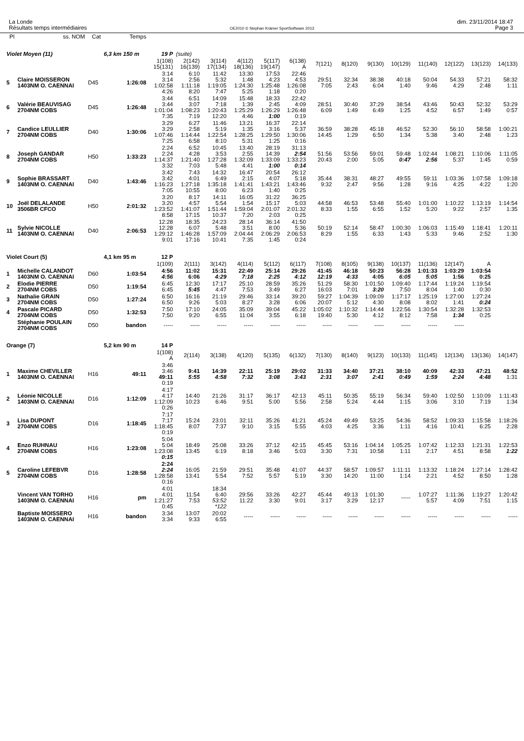La Londe
Résultats temps intermédiaires
OE2010 © Stephan Krämer SportSoftware 2013
dim. 23/11/2014 18:47
Page 3
| Pl | ss. NOM | Cat | Temps | | | | | | | | | | | | | | |
| --- | --- | --- | --- | --- | --- | --- | --- | --- | --- | --- | --- | --- | --- | --- | --- | --- | --- |
| Violet Moyen (11) | | | 6,3 km 150 m | 19 P | (suite) | | | | | | | | | | | | |
| | | | | 1(108) 15(131) | 2(142) 16(139) | 3(114) 17(134) | 4(112) 18(136) | 5(117) 19(147) | 6(138) A | 7(121) | 8(120) | 9(130) | 10(129) | 11(140) | 12(122) | 13(123) | 14(133) |
| 5 | Claire MOISSERON 1403NM O. CAENNAI | D45 | 1:26:08 | 3:14 3:14 1:02:58 4:26 | 6:10 2:56 1:11:18 8:20 | 11:42 5:32 1:19:05 7:47 | 13:30 1:48 1:24:30 5:25 | 17:53 4:23 1:25:48 1:18 | 22:46 4:53 1:26:08 0:20 | 29:51 7:05 | 32:34 2:43 | 38:38 6:04 | 40:18 1:40 | 50:04 9:46 | 54:33 4:29 | 57:21 2:48 | 58:32 1:11 |
| 6 | Valérie BEAUVISAG 2704NM COBS | D45 | 1:26:48 | 3:44 3:44 1:01:04 7:35 | 6:51 3:07 1:08:23 7:19 | 14:09 7:18 1:20:43 12:20 | 15:48 1:39 1:25:29 4:46 | 18:33 2:45 1:26:29 1:00 | 22:42 4:09 1:26:48 0:19 | 28:51 6:09 | 30:40 1:49 | 37:29 6:49 | 38:54 1:25 | 43:46 4:52 | 50:43 6:57 | 52:32 1:49 | 53:29 0:57 |
| 7 | Candice LEULLIER 2704NM COBS | D40 | 1:30:06 | 3:29 3:29 1:07:46 7:25 | 6:27 2:58 1:14:44 6:58 | 11:46 5:19 1:22:54 8:10 | 13:21 1:35 1:28:25 5:31 | 16:37 3:16 1:29:50 1:25 | 22:14 5:37 1:30:06 0:16 | 36:59 14:45 | 38:28 1:29 | 45:18 6:50 | 46:52 1:34 | 52:30 5:38 | 56:10 3:40 | 58:58 2:48 | 1:00:21 1:23 |
| 8 | Joseph GANDAR 2704NM COBS | H50 | 1:33:23 | 2:24 2:24 1:14:37 3:32 | 6:52 4:28 1:21:40 7:03 | 10:45 3:53 1:27:28 5:48 | 13:40 2:55 1:32:09 4:41 | 28:19 14:39 1:33:09 1:00 | 31:13 2:54 1:33:23 0:14 | 51:56 20:43 | 53:56 2:00 | 59:01 5:05 | 59:48 0:47 | 1:02:44 2:56 | 1:08:21 5:37 | 1:10:06 1:45 | 1:11:05 0:59 |
| 9 | Sophie BRASSART 1403NM O. CAENNAI | D40 | 1:43:46 | 3:42 3:42 1:16:23 7:05 | 7:43 4:01 1:27:18 10:55 | 14:32 6:49 1:35:18 8:00 | 16:47 2:15 1:41:41 6:23 | 20:54 4:07 1:43:21 1:40 | 26:12 5:18 1:43:46 0:25 | 35:44 9:32 | 38:31 2:47 | 48:27 9:56 | 49:55 1:28 | 59:11 9:16 | 1:03:36 4:25 | 1:07:58 4:22 | 1:09:18 1:20 |
| 10 | Joël DELALANDE 3506BR CFCO | H50 | 2:01:32 | 3:20 3:20 1:23:52 8:58 | 8:17 4:57 1:41:07 17:15 | 14:11 5:54 1:51:44 10:37 | 16:05 1:54 1:59:04 7:20 | 31:22 15:17 2:01:07 2:03 | 36:25 5:03 2:01:32 0:25 | 44:58 8:33 | 46:53 1:55 | 53:48 6:55 | 55:40 1:52 | 1:01:00 5:20 | 1:10:22 9:22 | 1:13:19 2:57 | 1:14:54 1:35 |
| 11 | Sylvie NICOLLE 1403NM O. CAENNAI | D40 | 2:06:53 | 12:28 12:28 1:29:12 9:01 | 18:35 6:07 1:46:28 17:16 | 24:23 5:48 1:57:09 10:41 | 28:14 3:51 2:04:44 7:35 | 36:14 8:00 2:06:29 1:45 | 41:50 5:36 2:06:53 0:24 | 50:19 8:29 | 52:14 1:55 | 58:47 6:33 | 1:00:30 1:43 | 1:06:03 5:33 | 1:15:49 9:46 | 1:18:41 2:52 | 1:20:11 1:30 |
| Violet Court (5) | | | 4,1 km 95 m | 12 P | | | | | | | | | | | | | |
| | | | | 1(109) | 2(111) | 3(142) | 4(114) | 5(112) | 6(117) | 7(108) | 8(105) | 9(138) | 10(137) | 11(136) | 12(147) | A | |
| 1 | Michelle CALANDOT 1403NM O. CAENNAI | D60 | 1:03:54 | 4:56 4:56 | 11:02 6:06 | 15:31 4:29 | 22:49 7:18 | 25:14 2:25 | 29:26 4:12 | 41:45 12:19 | 46:18 4:33 | 50:23 4:05 | 56:28 6:05 | 1:01:33 5:05 | 1:03:29 1:56 | 1:03:54 0:25 | |
| 2 | Elodie PIERRE 2704NM COBS | D50 | 1:19:54 | 6:45 6:45 | 12:30 5:45 | 17:17 4:47 | 25:10 7:53 | 28:59 3:49 | 35:26 6:27 | 51:29 16:03 | 58:30 7:01 | 1:01:50 3:20 | 1:09:40 7:50 | 1:17:44 8:04 | 1:19:24 1:40 | 1:19:54 0:30 | |
| 3 | Nathalie GRAIN 2704NM COBS | D50 | 1:27:24 | 6:50 6:50 | 16:16 9:26 | 21:19 5:03 | 29:46 8:27 | 33:14 3:28 | 39:20 6:06 | 59:27 20:07 | 1:04:39 5:12 | 1:09:09 4:30 | 1:17:17 8:08 | 1:25:19 8:02 | 1:27:00 1:41 | 1:27:24 0:24 | |
| 4 | Pascale PICARD 2704NM COBS | D50 | 1:32:53 | 7:50 7:50 | 17:10 9:20 | 24:05 6:55 | 35:09 11:04 | 39:04 3:55 | 45:22 6:18 | 1:05:02 19:40 | 1:10:32 5:30 | 1:14:44 4:12 | 1:22:56 8:12 | 1:30:54 7:58 | 1:32:28 1:34 | 1:32:53 0:25 | |
| | Stéphanie POULAIN 2704NM COBS | D50 | bandon | ----- | ----- | ----- | ----- | ----- | ----- | ----- | ----- | ----- | ----- | ----- | ----- | | |
| Orange (7) | | | 5,2 km 90 m | 14 P | | | | | | | | | | | | | |
| | | | | 1(108) A | 2(114) | 3(138) | 4(120) | 5(135) | 6(132) | 7(130) | 8(140) | 9(123) | 10(133) | 11(145) | 12(134) | 13(136) | 14(147) |
| 1 | Maxime CHEVILLER 1403NM O. CAENNAI | H16 | 49:11 | 3:46 3:46 49:11 0:19 | 9:41 5:55 | 14:39 4:58 | 22:11 7:32 | 25:19 3:08 | 29:02 3:43 | 31:33 2:31 | 34:40 3:07 | 37:21 2:41 | 38:10 0:49 | 40:09 1:59 | 42:33 2:24 | 47:21 4:48 | 48:52 1:31 |
| 2 | Léonie NICOLLE 1403NM O. CAENNAI | D16 | 1:12:09 | 4:17 4:17 1:12:09 0:26 | 14:40 10:23 | 21:26 6:46 | 31:17 9:51 | 36:17 5:00 | 42:13 5:56 | 45:11 2:58 | 50:35 5:24 | 55:19 4:44 | 56:34 1:15 | 59:40 3:06 | 1:02:50 3:10 | 1:10:09 7:19 | 1:11:43 1:34 |
| 3 | Lisa DUPONT 2704NM COBS | D16 | 1:18:45 | 7:17 7:17 1:18:45 0:19 | 15:24 8:07 | 23:01 7:37 | 32:11 9:10 | 35:26 3:15 | 41:21 5:55 | 45:24 4:03 | 49:49 4:25 | 53:25 3:36 | 54:36 1:11 | 58:52 4:16 | 1:09:33 10:41 | 1:15:58 6:25 | 1:18:26 2:28 |
| 4 | Enzo RUHNAU 2704NM COBS | H16 | 1:23:08 | 5:04 5:04 1:23:08 0:15 | 18:49 13:45 | 25:08 6:19 | 33:26 8:18 | 37:12 3:46 | 42:15 5:03 | 45:45 3:30 | 53:16 7:31 | 1:04:14 10:58 | 1:05:25 1:11 | 1:07:42 2:17 | 1:12:33 4:51 | 1:21:31 8:58 | 1:22:53 1:22 |
| 5 | Caroline LEFEBVR 2704NM COBS | D16 | 1:28:58 | 2:24 2:24 1:28:58 0:16 | 16:05 13:41 | 21:59 5:54 | 29:51 7:52 | 35:48 5:57 | 41:07 5:19 | 44:37 3:30 | 58:57 14:20 | 1:09:57 11:00 | 1:11:11 1:14 | 1:13:32 2:21 | 1:18:24 4:52 | 1:27:14 8:50 | 1:28:42 1:28 |
| | Vincent VAN TORHO 1403NM O. CAENNAI | H16 | pm | 4:01 4:01 1:21:27 0:45 | 11:54 7:53 | 18:34 6:40 53:52 *122 | 29:56 11:22 | 33:26 3:30 | 42:27 9:01 | 45:44 3:17 | 49:13 3:29 | 1:01:30 12:17 | ----- | 1:07:27 5:57 | 1:11:36 4:09 | 1:19:27 7:51 | 1:20:42 1:15 |
| | Baptiste MOISSERO 1403NM O. CAENNAI | H16 | bandon | 3:34 3:34 | 13:07 9:33 | 20:02 6:55 | ----- | ----- | ----- | ----- | ----- | ----- | ----- | ----- | ----- | ----- | ----- |